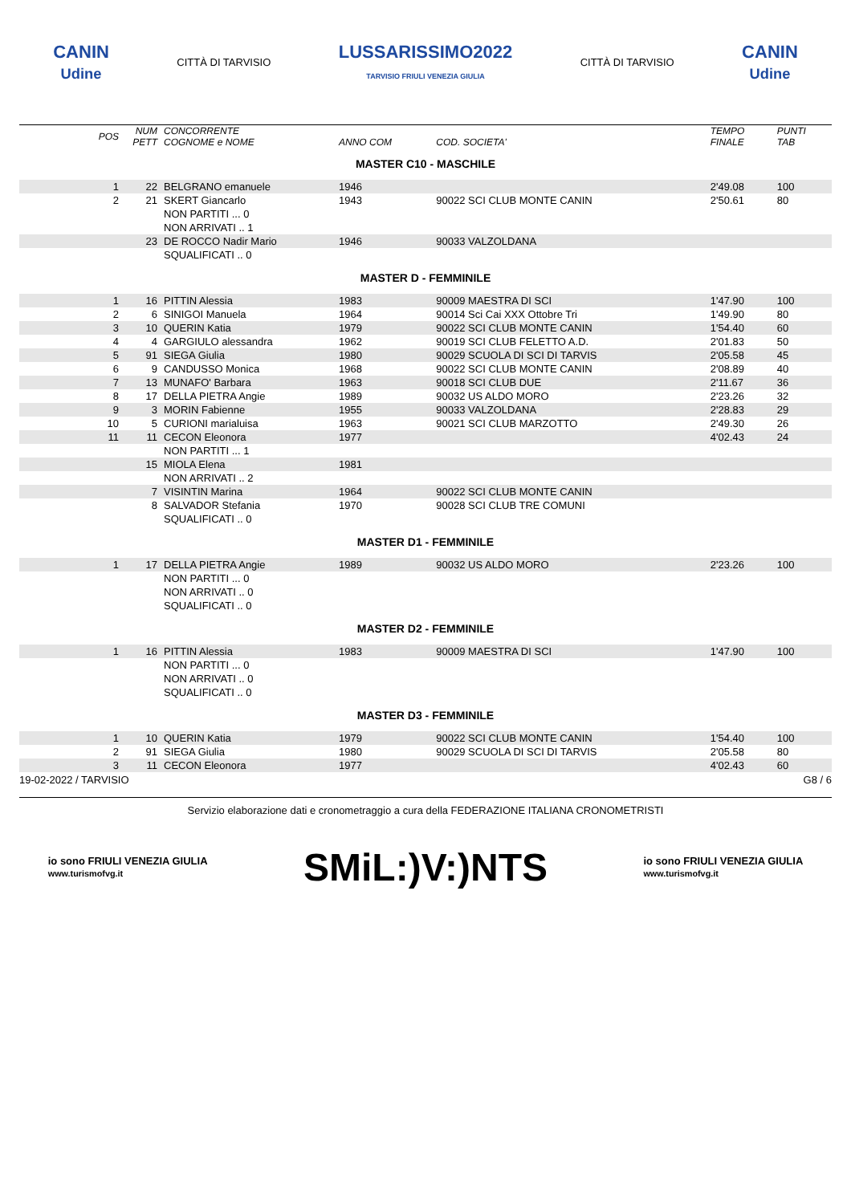CANIN
Udine
CITTÀ DI TARVISIO
LUSSARISSIMO2022
TARVISIO FRIULI VENEZIA GIULIA
CITTÀ DI TARVISIO
CANIN
Udine
| POS | NUM PETT | CONCORRENTE COGNOME e NOME | ANNO COM | COD. SOCIETA' | TEMPO FINALE | PUNTI TAB |
| --- | --- | --- | --- | --- | --- | --- |
| MASTER C10 - MASCHILE | | | | | | |
| 1 | 22 | BELGRANO emanuele | 1946 | | 2'49.08 | 100 |
| 2 | 21 | SKERT Giancarlo | 1943 | 90022 SCI CLUB MONTE CANIN | 2'50.61 | 80 |
| | | NON PARTITI ... 0 | | | | |
| | | NON ARRIVATI .. 1 | | | | |
| | 23 | DE ROCCO Nadir Mario | 1946 | 90033 VALZOLDANA | | |
| | | SQUALIFICATI .. 0 | | | | |
| MASTER D - FEMMINILE | | | | | | |
| 1 | 16 | PITTIN Alessia | 1983 | 90009 MAESTRA DI SCI | 1'47.90 | 100 |
| 2 | 6 | SINIGOI Manuela | 1964 | 90014 Sci Cai XXX Ottobre Tri | 1'49.90 | 80 |
| 3 | 10 | QUERIN Katia | 1979 | 90022 SCI CLUB MONTE CANIN | 1'54.40 | 60 |
| 4 | 4 | GARGIULO alessandra | 1962 | 90019 SCI CLUB FELETTO A.D. | 2'01.83 | 50 |
| 5 | 91 | SIEGA Giulia | 1980 | 90029 SCUOLA DI SCI DI TARVIS | 2'05.58 | 45 |
| 6 | 9 | CANDUSSO Monica | 1968 | 90022 SCI CLUB MONTE CANIN | 2'08.89 | 40 |
| 7 | 13 | MUNAFO' Barbara | 1963 | 90018 SCI CLUB DUE | 2'11.67 | 36 |
| 8 | 17 | DELLA PIETRA Angie | 1989 | 90032 US ALDO MORO | 2'23.26 | 32 |
| 9 | 3 | MORIN Fabienne | 1955 | 90033 VALZOLDANA | 2'28.83 | 29 |
| 10 | 5 | CURIONI marialuisa | 1963 | 90021 SCI CLUB MARZOTTO | 2'49.30 | 26 |
| 11 | 11 | CECON Eleonora | 1977 | | 4'02.43 | 24 |
| | | NON PARTITI ... 1 | | | | |
| | 15 | MIOLA Elena | 1981 | | | |
| | | NON ARRIVATI .. 2 | | | | |
| | 7 | VISINTIN Marina | 1964 | 90022 SCI CLUB MONTE CANIN | | |
| | 8 | SALVADOR Stefania | 1970 | 90028 SCI CLUB TRE COMUNI | | |
| | | SQUALIFICATI .. 0 | | | | |
| MASTER D1 - FEMMINILE | | | | | | |
| 1 | 17 | DELLA PIETRA Angie | 1989 | 90032 US ALDO MORO | 2'23.26 | 100 |
| | | NON PARTITI ... 0 | | | | |
| | | NON ARRIVATI .. 0 | | | | |
| | | SQUALIFICATI .. 0 | | | | |
| MASTER D2 - FEMMINILE | | | | | | |
| 1 | 16 | PITTIN Alessia | 1983 | 90009 MAESTRA DI SCI | 1'47.90 | 100 |
| | | NON PARTITI ... 0 | | | | |
| | | NON ARRIVATI .. 0 | | | | |
| | | SQUALIFICATI .. 0 | | | | |
| MASTER D3 - FEMMINILE | | | | | | |
| 1 | 10 | QUERIN Katia | 1979 | 90022 SCI CLUB MONTE CANIN | 1'54.40 | 100 |
| 2 | 91 | SIEGA Giulia | 1980 | 90029 SCUOLA DI SCI DI TARVIS | 2'05.58 | 80 |
| 3 | 11 | CECON Eleonora | 1977 | | 4'02.43 | 60 |
19-02-2022 / TARVISIO G8 / 6
Servizio elaborazione dati e cronometraggio a cura della FEDERAZIONE ITALIANA CRONOMETRISTI
io sono FRIULI VENEZIA GIULIA
www.turismofvg.it
SMiL:)V:)NTS
io sono FRIULI VENEZIA GIULIA
www.turismofvg.it